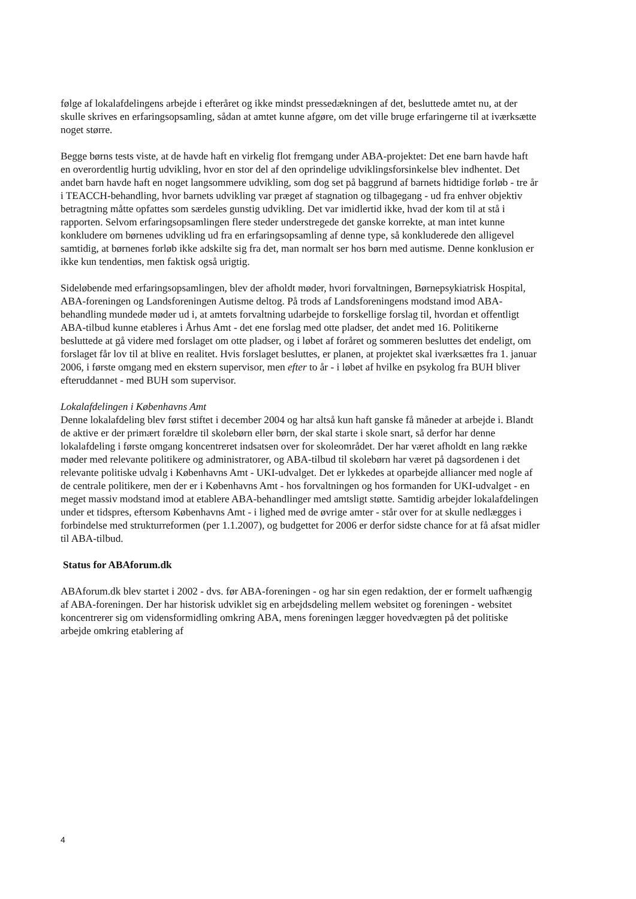følge af lokalafdelingens arbejde i efteråret og ikke mindst pressedækningen af det, besluttede amtet nu, at der skulle skrives en erfaringsopsamling, sådan at amtet kunne afgøre, om det ville bruge erfaringerne til at iværksætte noget større.
Begge børns tests viste, at de havde haft en virkelig flot fremgang under ABA-projektet: Det ene barn havde haft en overordentlig hurtig udvikling, hvor en stor del af den oprindelige udviklingsforsinkelse blev indhentet. Det andet barn havde haft en noget langsommere udvikling, som dog set på baggrund af barnets hidtidige forløb - tre år i TEACCH-behandling, hvor barnets udvikling var præget af stagnation og tilbagegang - ud fra enhver objektiv betragtning måtte opfattes som særdeles gunstig udvikling. Det var imidlertid ikke, hvad der kom til at stå i rapporten. Selvom erfaringsopsamlingen flere steder understregede det ganske korrekte, at man intet kunne konkludere om børnenes udvikling ud fra en erfaringsopsamling af denne type, så konkluderede den alligevel samtidig, at børnenes forløb ikke adskilte sig fra det, man normalt ser hos børn med autisme. Denne konklusion er ikke kun tendentiøs, men faktisk også urigtig.
Sideløbende med erfaringsopsamlingen, blev der afholdt møder, hvori forvaltningen, Børnepsykiatrisk Hospital, ABA-foreningen og Landsforeningen Autisme deltog. På trods af Landsforeningens modstand imod ABA-behandling mundede møder ud i, at amtets forvaltning udarbejde to forskellige forslag til, hvordan et offentligt ABA-tilbud kunne etableres i Århus Amt - det ene forslag med otte pladser, det andet med 16. Politikerne besluttede at gå videre med forslaget om otte pladser, og i løbet af foråret og sommeren besluttes det endeligt, om forslaget får lov til at blive en realitet. Hvis forslaget besluttes, er planen, at projektet skal iværksættes fra 1. januar 2006, i første omgang med en ekstern supervisor, men efter to år - i løbet af hvilke en psykolog fra BUH bliver efteruddannet - med BUH som supervisor.
Lokalafdelingen i Københavns Amt
Denne lokalafdeling blev først stiftet i december 2004 og har altså kun haft ganske få måneder at arbejde i. Blandt de aktive er der primært forældre til skolebørn eller børn, der skal starte i skole snart, så derfor har denne lokalafdeling i første omgang koncentreret indsatsen over for skoleområdet. Der har været afholdt en lang række møder med relevante politikere og administratorer, og ABA-tilbud til skolebørn har været på dagsordenen i det relevante politiske udvalg i Københavns Amt - UKI-udvalget. Det er lykkedes at oparbejde alliancer med nogle af de centrale politikere, men der er i Københavns Amt - hos forvaltningen og hos formanden for UKI-udvalget - en meget massiv modstand imod at etablere ABA-behandlinger med amtsligt støtte. Samtidig arbejder lokalafdelingen under et tidspres, eftersom Københavns Amt - i lighed med de øvrige amter - står over for at skulle nedlægges i forbindelse med strukturreformen (per 1.1.2007), og budgettet for 2006 er derfor sidste chance for at få afsat midler til ABA-tilbud.
Status for ABAforum.dk
ABAforum.dk blev startet i 2002 - dvs. før ABA-foreningen - og har sin egen redaktion, der er formelt uafhængig af ABA-foreningen. Der har historisk udviklet sig en arbejdsdeling mellem websitet og foreningen - websitet koncentrerer sig om vidensformidling omkring ABA, mens foreningen lægger hovedvægten på det politiske arbejde omkring etablering af
4